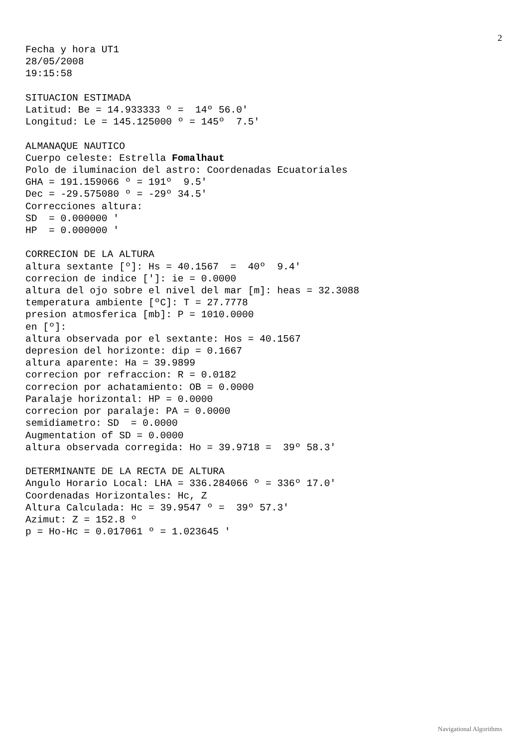2
Fecha y hora UT1
28/05/2008
19:15:58

SITUACION ESTIMADA
Latitud: Be = 14.933333 º =  14º 56.0'
Longitud: Le = 145.125000 º = 145º  7.5'

ALMANAQUE NAUTICO
Cuerpo celeste: Estrella Fomalhaut
Polo de iluminacion del astro: Coordenadas Ecuatoriales
GHA = 191.159066 º = 191º  9.5'
Dec = -29.575080 º = -29º 34.5'
Correcciones altura:
SD  = 0.000000 '
HP  = 0.000000 '

CORRECION DE LA ALTURA
altura sextante [º]: Hs = 40.1567  =  40º  9.4'
correcion de indice [']: ie = 0.0000
altura del ojo sobre el nivel del mar [m]: heas = 32.3088
temperatura ambiente [ºC]: T = 27.7778
presion atmosferica [mb]: P = 1010.0000
en [º]:
altura observada por el sextante: Hos = 40.1567
depresion del horizonte: dip = 0.1667
altura aparente: Ha = 39.9899
correcion por refraccion: R = 0.0182
correcion por achatamiento: OB = 0.0000
Paralaje horizontal: HP = 0.0000
correcion por paralaje: PA = 0.0000
semidiametro: SD  = 0.0000
Augmentation of SD = 0.0000
altura observada corregida: Ho = 39.9718 =  39º 58.3'

DETERMINANTE DE LA RECTA DE ALTURA
Angulo Horario Local: LHA = 336.284066 º = 336º 17.0'
Coordenadas Horizontales: Hc, Z
Altura Calculada: Hc = 39.9547 º =  39º 57.3'
Azimut: Z = 152.8 º
p = Ho-Hc = 0.017061 º = 1.023645 '
Navigational Algorithms